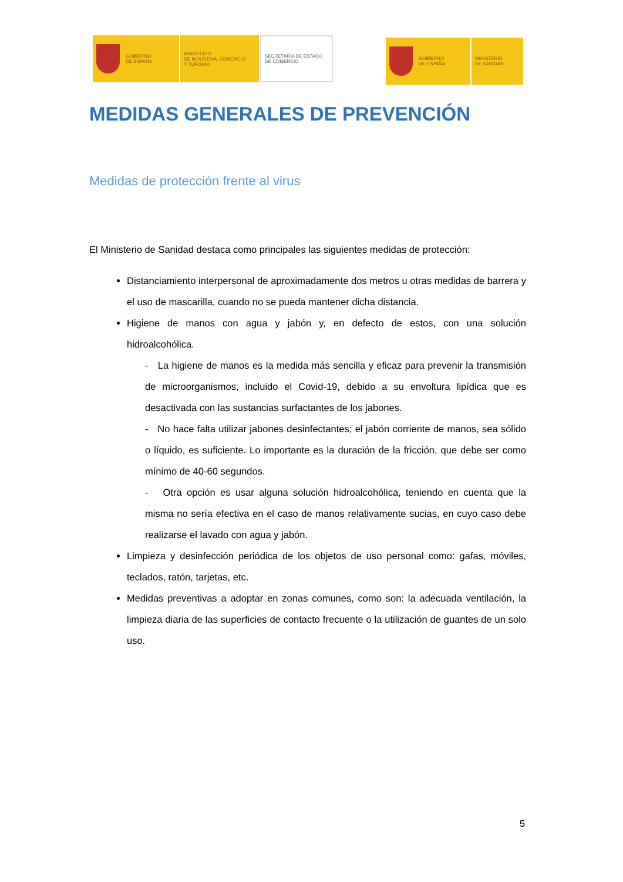GOBIERNO
DE ESPAÑA
MINISTERIO
DE INDUSTRIA, COMERCIO
Y TURISMO
SECRETARÍA DE ESTADO
DE COMERCIO
GOBIERNO
DE ESPAÑA
MINISTERIO
DE SANIDAD
MEDIDAS GENERALES DE PREVENCIÓN
Medidas de protección frente al virus
El Ministerio de Sanidad destaca como principales las siguientes medidas de protección:
Distanciamiento interpersonal de aproximadamente dos metros u otras medidas de barrera y el uso de mascarilla, cuando no se pueda mantener dicha distancia.
Higiene de manos con agua y jabón y, en defecto de estos, con una solución hidroalcohólica.
- La higiene de manos es la medida más sencilla y eficaz para prevenir la transmisión de microorganismos, incluido el Covid-19, debido a su envoltura lipídica que es desactivada con las sustancias surfactantes de los jabones.
- No hace falta utilizar jabones desinfectantes; el jabón corriente de manos, sea sólido o líquido, es suficiente. Lo importante es la duración de la fricción, que debe ser como mínimo de 40-60 segundos.
- Otra opción es usar alguna solución hidroalcohólica, teniendo en cuenta que la misma no sería efectiva en el caso de manos relativamente sucias, en cuyo caso debe realizarse el lavado con agua y jabón.
Limpieza y desinfección periódica de los objetos de uso personal como: gafas, móviles, teclados, ratón, tarjetas, etc.
Medidas preventivas a adoptar en zonas comunes, como son: la adecuada ventilación, la limpieza diaria de las superficies de contacto frecuente o la utilización de guantes de un solo uso.
5